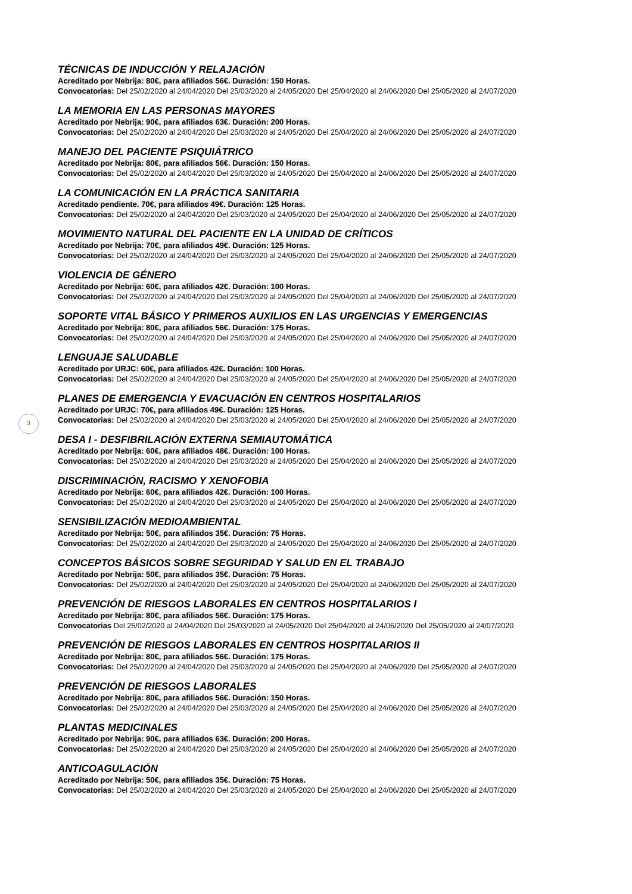3
TÉCNICAS DE INDUCCIÓN Y RELAJACIÓN
Acreditado por Nebrija: 80€, para afiliados 56€. Duración: 150 Horas.
Convocatorias: Del 25/02/2020 al 24/04/2020 Del 25/03/2020 al 24/05/2020 Del 25/04/2020 al 24/06/2020 Del 25/05/2020 al 24/07/2020
LA MEMORIA EN LAS PERSONAS MAYORES
Acreditado por Nebrija: 90€, para afiliados 63€. Duración: 200 Horas.
Convocatorias: Del 25/02/2020 al 24/04/2020 Del 25/03/2020 al 24/05/2020 Del 25/04/2020 al 24/06/2020 Del 25/05/2020 al 24/07/2020
MANEJO DEL PACIENTE PSIQUIÁTRICO
Acreditado por Nebrija: 80€, para afiliados 56€. Duración: 150 Horas.
Convocatorias: Del 25/02/2020 al 24/04/2020 Del 25/03/2020 al 24/05/2020 Del 25/04/2020 al 24/06/2020 Del 25/05/2020 al 24/07/2020
LA COMUNICACIÓN EN LA PRÁCTICA SANITARIA
Acreditado pendiente. 70€, para afiliados 49€. Duración: 125 Horas.
Convocatorias: Del 25/02/2020 al 24/04/2020 Del 25/03/2020 al 24/05/2020 Del 25/04/2020 al 24/06/2020 Del 25/05/2020 al 24/07/2020
MOVIMIENTO NATURAL DEL PACIENTE EN LA UNIDAD DE CRÍTICOS
Acreditado por Nebrija: 70€, para afiliados 49€. Duración: 125 Horas.
Convocatorias: Del 25/02/2020 al 24/04/2020 Del 25/03/2020 al 24/05/2020 Del 25/04/2020 al 24/06/2020 Del 25/05/2020 al 24/07/2020
VIOLENCIA DE GÉNERO
Acreditado por Nebrija: 60€, para afiliados 42€. Duración: 100 Horas.
Convocatorias: Del 25/02/2020 al 24/04/2020 Del 25/03/2020 al 24/05/2020 Del 25/04/2020 al 24/06/2020 Del 25/05/2020 al 24/07/2020
SOPORTE VITAL BÁSICO Y PRIMEROS AUXILIOS EN LAS URGENCIAS Y EMERGENCIAS
Acreditado por Nebrija: 80€, para afiliados 56€. Duración: 175 Horas.
Convocatorias: Del 25/02/2020 al 24/04/2020 Del 25/03/2020 al 24/05/2020 Del 25/04/2020 al 24/06/2020 Del 25/05/2020 al 24/07/2020
LENGUAJE SALUDABLE
Acreditado por URJC: 60€, para afiliados 42€. Duración: 100 Horas.
Convocatorias: Del 25/02/2020 al 24/04/2020 Del 25/03/2020 al 24/05/2020 Del 25/04/2020 al 24/06/2020 Del 25/05/2020 al 24/07/2020
PLANES DE EMERGENCIA Y EVACUACIÓN EN CENTROS HOSPITALARIOS
Acreditado por URJC: 70€, para afiliados 49€. Duración: 125 Horas.
Convocatorias: Del 25/02/2020 al 24/04/2020 Del 25/03/2020 al 24/05/2020 Del 25/04/2020 al 24/06/2020 Del 25/05/2020 al 24/07/2020
DESA I - DESFIBRILACIÓN EXTERNA SEMIAUTOMÁTICA
Acreditado por Nebrija: 60€, para afiliados 48€. Duración: 100 Horas.
Convocatorias: Del 25/02/2020 al 24/04/2020 Del 25/03/2020 al 24/05/2020 Del 25/04/2020 al 24/06/2020 Del 25/05/2020 al 24/07/2020
DISCRIMINACIÓN, RACISMO Y XENOFOBIA
Acreditado por Nebrija: 60€, para afiliados 42€. Duración: 100 Horas.
Convocatorias: Del 25/02/2020 al 24/04/2020 Del 25/03/2020 al 24/05/2020 Del 25/04/2020 al 24/06/2020 Del 25/05/2020 al 24/07/2020
SENSIBILIZACIÓN MEDIOAMBIENTAL
Acreditado por Nebrija: 50€, para afiliados 35€. Duración: 75 Horas.
Convocatorias: Del 25/02/2020 al 24/04/2020 Del 25/03/2020 al 24/05/2020 Del 25/04/2020 al 24/06/2020 Del 25/05/2020 al 24/07/2020
CONCEPTOS BÁSICOS SOBRE SEGURIDAD Y SALUD EN EL TRABAJO
Acreditado por Nebrija: 50€, para afiliados 35€. Duración: 75 Horas.
Convocatorias: Del 25/02/2020 al 24/04/2020 Del 25/03/2020 al 24/05/2020 Del 25/04/2020 al 24/06/2020 Del 25/05/2020 al 24/07/2020
PREVENCIÓN DE RIESGOS LABORALES EN CENTROS HOSPITALARIOS I
Acreditado por Nebrija: 80€, para afiliados 56€. Duración: 175 Horas.
Convocatorias Del 25/02/2020 al 24/04/2020 Del 25/03/2020 al 24/05/2020 Del 25/04/2020 al 24/06/2020 Del 25/05/2020 al 24/07/2020
PREVENCIÓN DE RIESGOS LABORALES EN CENTROS HOSPITALARIOS II
Acreditado por Nebrija: 80€, para afiliados 56€. Duración: 175 Horas.
Convocatorias: Del 25/02/2020 al 24/04/2020 Del 25/03/2020 al 24/05/2020 Del 25/04/2020 al 24/06/2020 Del 25/05/2020 al 24/07/2020
PREVENCIÓN DE RIESGOS LABORALES
Acreditado por Nebrija: 80€, para afiliados 56€. Duración: 150 Horas.
Convocatorias: Del 25/02/2020 al 24/04/2020 Del 25/03/2020 al 24/05/2020 Del 25/04/2020 al 24/06/2020 Del 25/05/2020 al 24/07/2020
PLANTAS MEDICINALES
Acreditado por Nebrija: 90€, para afiliados 63€. Duración: 200 Horas.
Convocatorias: Del 25/02/2020 al 24/04/2020 Del 25/03/2020 al 24/05/2020 Del 25/04/2020 al 24/06/2020 Del 25/05/2020 al 24/07/2020
ANTICOAGULACIÓN
Acreditado por Nebrija: 50€, para afiliados 35€. Duración: 75 Horas.
Convocatorias: Del 25/02/2020 al 24/04/2020 Del 25/03/2020 al 24/05/2020 Del 25/04/2020 al 24/06/2020 Del 25/05/2020 al 24/07/2020